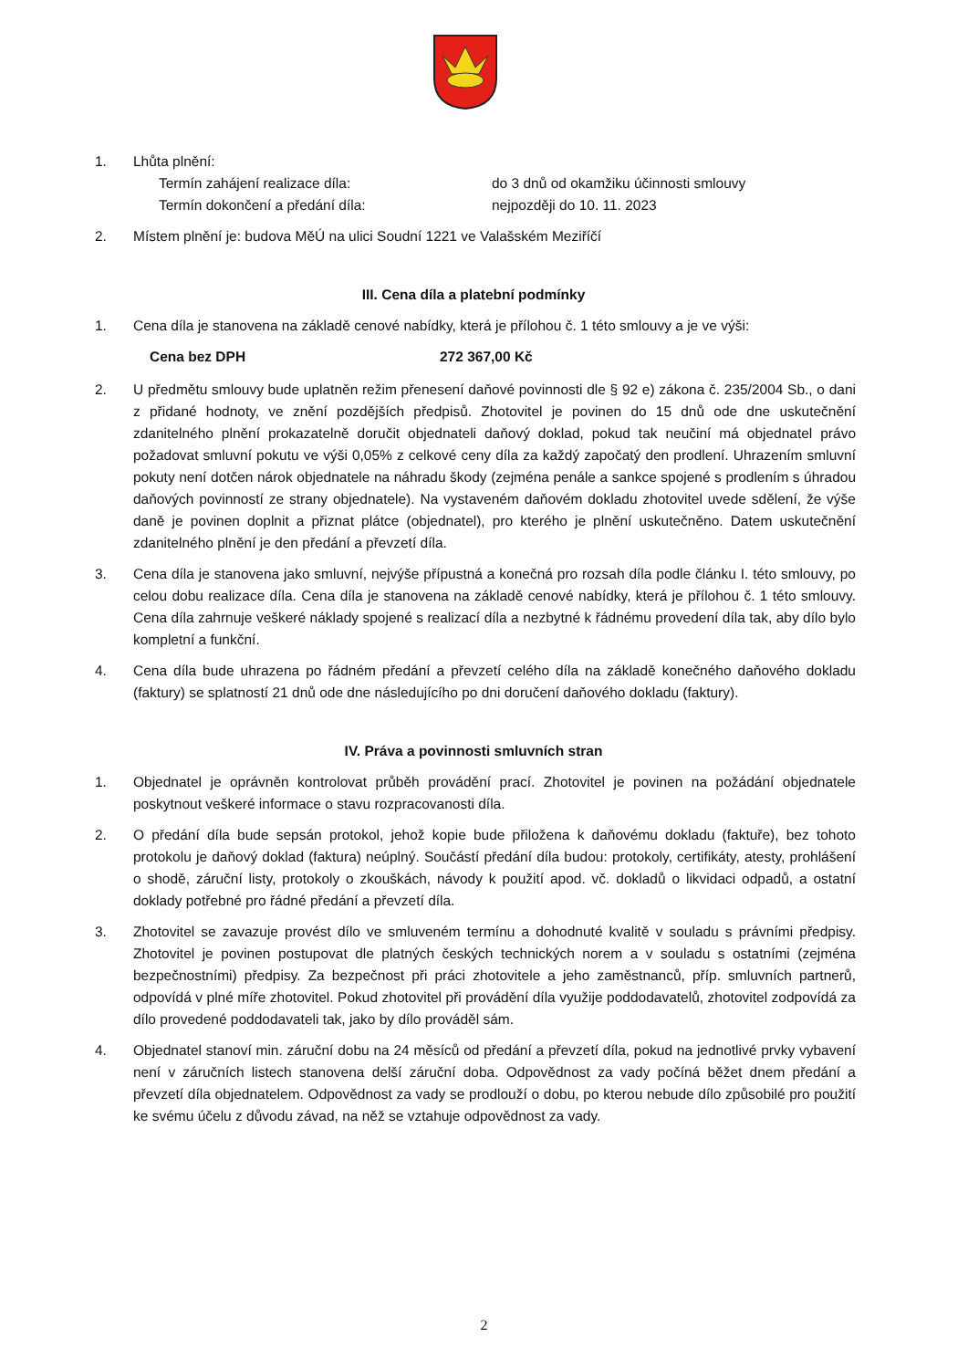1. Lhůta plnění:
Termín zahájení realizace díla: do 3 dnů od okamžiku účinnosti smlouvy
Termín dokončení a předání díla: nejpozději do 10. 11. 2023
2. Místem plnění je: budova MěÚ na ulici Soudní 1221 ve Valašském Meziříčí
III. Cena díla a platební podmínky
1. Cena díla je stanovena na základě cenové nabídky, která je přílohou č. 1 této smlouvy a je ve výši:
Cena bez DPH 272 367,00 Kč
2. U předmětu smlouvy bude uplatněn režim přenesení daňové povinnosti dle § 92 e) zákona č. 235/2004 Sb., o dani z přidané hodnoty, ve znění pozdějších předpisů. Zhotovitel je povinen do 15 dnů ode dne uskutečnění zdanitelného plnění prokazatelně doručit objednateli daňový doklad, pokud tak neučiní má objednatel právo požadovat smluvní pokutu ve výši 0,05% z celkové ceny díla za každý započatý den prodlení. Uhrazením smluvní pokuty není dotčen nárok objednatele na náhradu škody (zejména penále a sankce spojené s prodlením s úhradou daňových povinností ze strany objednatele). Na vystaveném daňovém dokladu zhotovitel uvede sdělení, že výše daně je povinen doplnit a přiznat plátce (objednatel), pro kterého je plnění uskutečněno. Datem uskutečnění zdanitelného plnění je den předání a převzetí díla.
3. Cena díla je stanovena jako smluvní, nejvýše přípustná a konečná pro rozsah díla podle článku I. této smlouvy, po celou dobu realizace díla. Cena díla je stanovena na základě cenové nabídky, která je přílohou č. 1 této smlouvy. Cena díla zahrnuje veškeré náklady spojené s realizací díla a nezbytné k řádnému provedení díla tak, aby dílo bylo kompletní a funkční.
4. Cena díla bude uhrazena po řádném předání a převzetí celého díla na základě konečného daňového dokladu (faktury) se splatností 21 dnů ode dne následujícího po dni doručení daňového dokladu (faktury).
IV. Práva a povinnosti smluvních stran
1. Objednatel je oprávněn kontrolovat průběh provádění prací. Zhotovitel je povinen na požádání objednatele poskytnout veškeré informace o stavu rozpracovanosti díla.
2. O předání díla bude sepsán protokol, jehož kopie bude přiložena k daňovému dokladu (faktuře), bez tohoto protokolu je daňový doklad (faktura) neúplný. Součástí předání díla budou: protokoly, certifikáty, atesty, prohlášení o shodě, záruční listy, protokoly o zkouškách, návody k použití apod. vč. dokladů o likvidaci odpadů, a ostatní doklady potřebné pro řádné předání a převzetí díla.
3. Zhotovitel se zavazuje provést dílo ve smluveném termínu a dohodnuté kvalitě v souladu s právními předpisy. Zhotovitel je povinen postupovat dle platných českých technických norem a v souladu s ostatními (zejména bezpečnostními) předpisy. Za bezpečnost při práci zhotovitele a jeho zaměstnanců, příp. smluvních partnerů, odpovídá v plné míře zhotovitel. Pokud zhotovitel při provádění díla využije poddodavatelů, zhotovitel zodpovídá za dílo provedené poddodavateli tak, jako by dílo prováděl sám.
4. Objednatel stanoví min. záruční dobu na 24 měsíců od předání a převzetí díla, pokud na jednotlivé prvky vybavení není v záručních listech stanovena delší záruční doba. Odpovědnost za vady počíná běžet dnem předání a převzetí díla objednatelem. Odpovědnost za vady se prodlouží o dobu, po kterou nebude dílo způsobilé pro použití ke svému účelu z důvodu závad, na něž se vztahuje odpovědnost za vady.
2